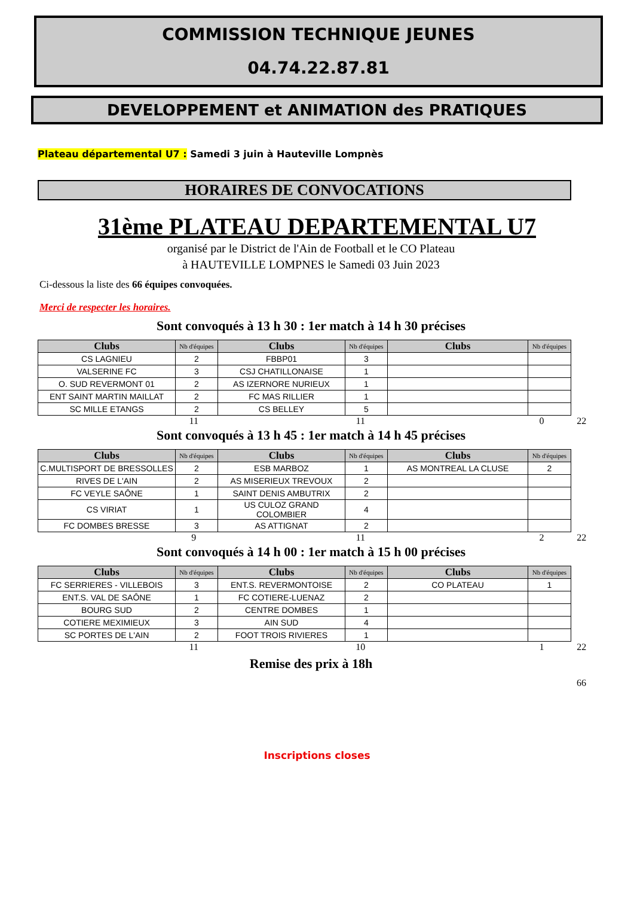COMMISSION TECHNIQUE JEUNES
04.74.22.87.81
DEVELOPPEMENT et ANIMATION des PRATIQUES
Plateau départemental U7 : Samedi 3 juin à Hauteville Lompnès
HORAIRES DE CONVOCATIONS
31ème PLATEAU DEPARTEMENTAL U7
organisé par le District de l'Ain de Football et le CO Plateau
à HAUTEVILLE LOMPNES le Samedi 03 Juin 2023
Ci-dessous la liste des 66 équipes convoquées.
Merci de respecter les horaires.
Sont convoqués à 13 h 30 : 1er match à 14 h 30 précises
| Clubs | Nb d'équipes | Clubs | Nb d'équipes | Clubs | Nb d'équipes |
| --- | --- | --- | --- | --- | --- |
| CS LAGNIEU | 2 | FBBP01 | 3 | | |
| VALSERINE FC | 3 | CSJ CHATILLONAISE | 1 | | |
| O. SUD REVERMONT 01 | 2 | AS IZERNORE NURIEUX | 1 | | |
| ENT SAINT MARTIN MAILLAT | 2 | FC MAS RILLIER | 1 | | |
| SC MILLE ETANGS | 2 | CS BELLEY | 5 | | |
11 11 0 22
Sont convoqués à 13 h 45 : 1er match à 14 h 45 précises
| Clubs | Nb d'équipes | Clubs | Nb d'équipes | Clubs | Nb d'équipes |
| --- | --- | --- | --- | --- | --- |
| C.MULTISPORT DE BRESSOLLES | 2 | ESB MARBOZ | 1 | AS MONTREAL LA CLUSE | 2 |
| RIVES DE L'AIN | 2 | AS MISERIEUX TREVOUX | 2 | | |
| FC VEYLE SAÔNE | 1 | SAINT DENIS AMBUTRIX | 2 | | |
| CS VIRIAT | 1 | US CULOZ GRAND COLOMBIER | 4 | | |
| FC DOMBES BRESSE | 3 | AS ATTIGNAT | 2 | | |
9 11 2 22
Sont convoqués à 14 h 00 : 1er match à 15 h 00 précises
| Clubs | Nb d'équipes | Clubs | Nb d'équipes | Clubs | Nb d'équipes |
| --- | --- | --- | --- | --- | --- |
| FC SERRIERES - VILLEBOIS | 3 | ENT.S. REVERMONTOISE | 2 | CO PLATEAU | 1 |
| ENT.S. VAL DE SAÔNE | 1 | FC COTIERE-LUENAZ | 2 | | |
| BOURG SUD | 2 | CENTRE DOMBES | 1 | | |
| COTIERE MEXIMIEUX | 3 | AIN SUD | 4 | | |
| SC PORTES DE L'AIN | 2 | FOOT TROIS RIVIERES | 1 | | |
11 10 1 22
Remise des prix à 18h
66
Inscriptions closes